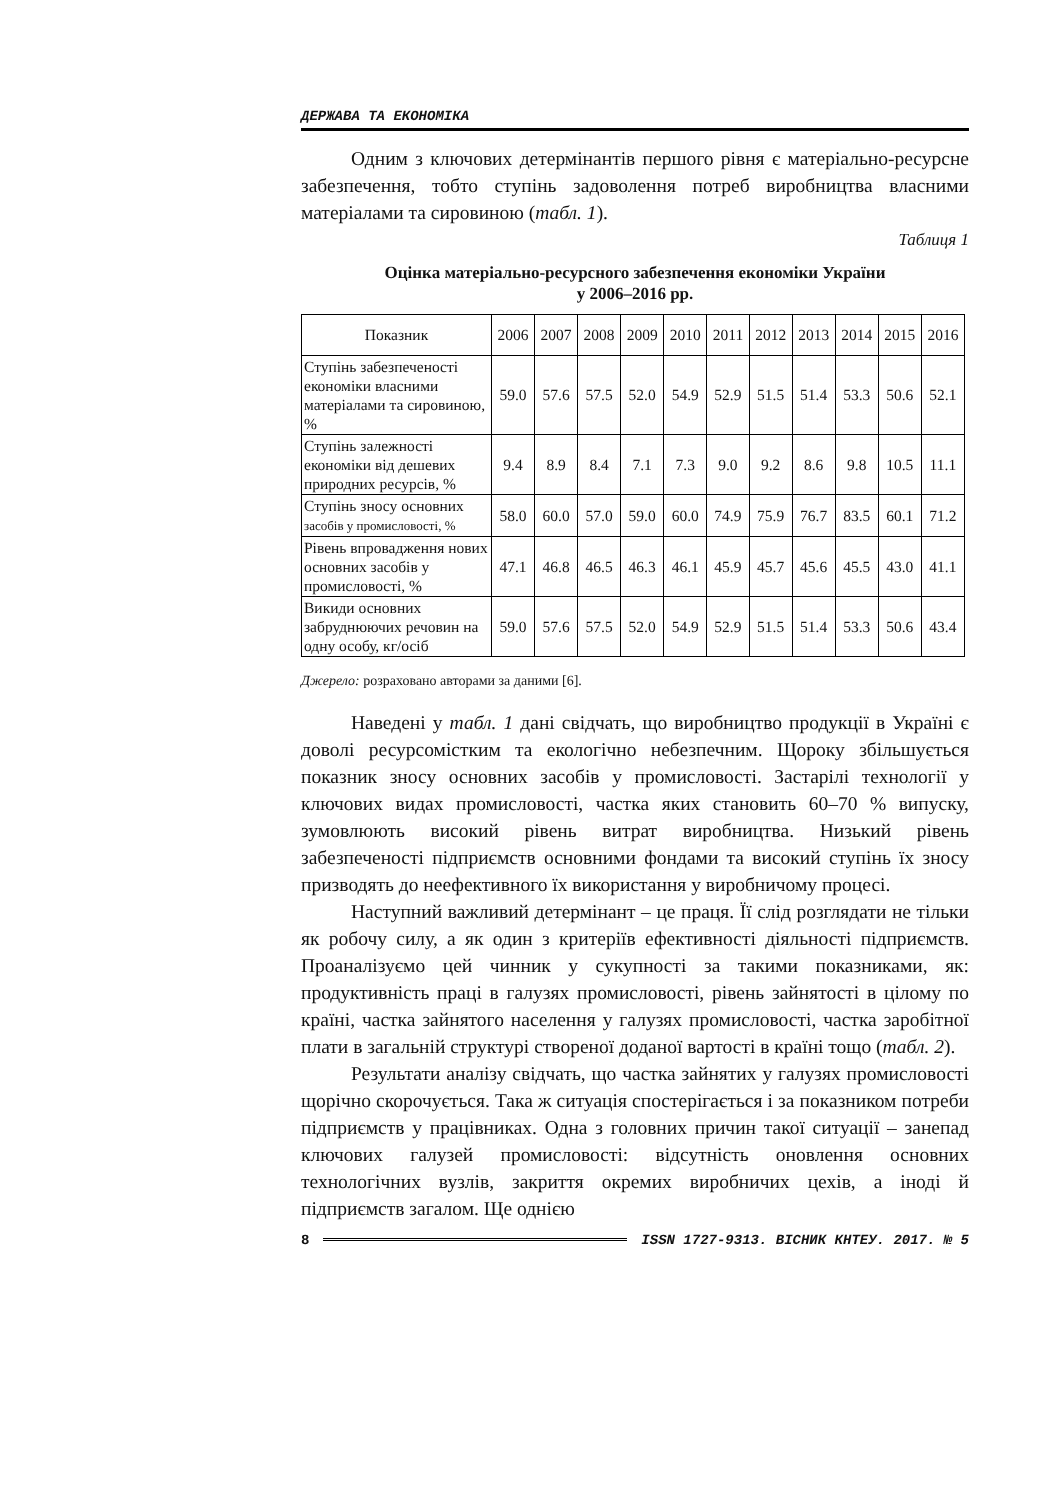ДЕРЖАВА ТА ЕКОНОМІКА
Одним з ключових детермінантів першого рівня є матеріально-ресурсне забезпечення, тобто ступінь задоволення потреб виробництва власними матеріалами та сировиною (табл. 1).
Таблиця 1
Оцінка матеріально-ресурсного забезпечення економіки України
у 2006–2016 рр.
| Показник | 2006 | 2007 | 2008 | 2009 | 2010 | 2011 | 2012 | 2013 | 2014 | 2015 | 2016 |
| --- | --- | --- | --- | --- | --- | --- | --- | --- | --- | --- | --- |
| Ступінь забезпеченості економіки власними матеріалами та сировиною, % | 59.0 | 57.6 | 57.5 | 52.0 | 54.9 | 52.9 | 51.5 | 51.4 | 53.3 | 50.6 | 52.1 |
| Ступінь залежності економіки від дешевих природних ресурсів, % | 9.4 | 8.9 | 8.4 | 7.1 | 7.3 | 9.0 | 9.2 | 8.6 | 9.8 | 10.5 | 11.1 |
| Ступінь зносу основних засобів у промисловості, % | 58.0 | 60.0 | 57.0 | 59.0 | 60.0 | 74.9 | 75.9 | 76.7 | 83.5 | 60.1 | 71.2 |
| Рівень впровадження нових основних засобів у промисловості, % | 47.1 | 46.8 | 46.5 | 46.3 | 46.1 | 45.9 | 45.7 | 45.6 | 45.5 | 43.0 | 41.1 |
| Викиди основних забруднюючих речовин на одну особу, кг/осіб | 59.0 | 57.6 | 57.5 | 52.0 | 54.9 | 52.9 | 51.5 | 51.4 | 53.3 | 50.6 | 43.4 |
Джерело: розраховано авторами за даними [6].
Наведені у табл. 1 дані свідчать, що виробництво продукції в Україні є доволі ресурсомістким та екологічно небезпечним. Щороку збільшується показник зносу основних засобів у промисловості. Застарілі технології у ключових видах промисловості, частка яких становить 60–70 % випуску, зумовлюють високий рівень витрат виробництва. Низький рівень забезпеченості підприємств основними фондами та високий ступінь їх зносу призводять до неефективного їх використання у виробничому процесі.
Наступний важливий детермінант – це праця. Її слід розглядати не тільки як робочу силу, а як один з критеріїв ефективності діяльності підприємств. Проаналізуємо цей чинник у сукупності за такими показниками, як: продуктивність праці в галузях промисловості, рівень зайнятості в цілому по країні, частка зайнятого населення у галузях промисловості, частка заробітної плати в загальній структурі створеної доданої вартості в країні тощо (табл. 2).
Результати аналізу свідчать, що частка зайнятих у галузях промисловості щорічно скорочується. Така ж ситуація спостерігається і за показником потреби підприємств у працівниках. Одна з головних причин такої ситуації – занепад ключових галузей промисловості: відсутність оновлення основних технологічних вузлів, закриття окремих виробничих цехів, а іноді й підприємств загалом. Ще однією
8 ISSN 1727-9313. ВІСНИК КНТЕУ. 2017. № 5